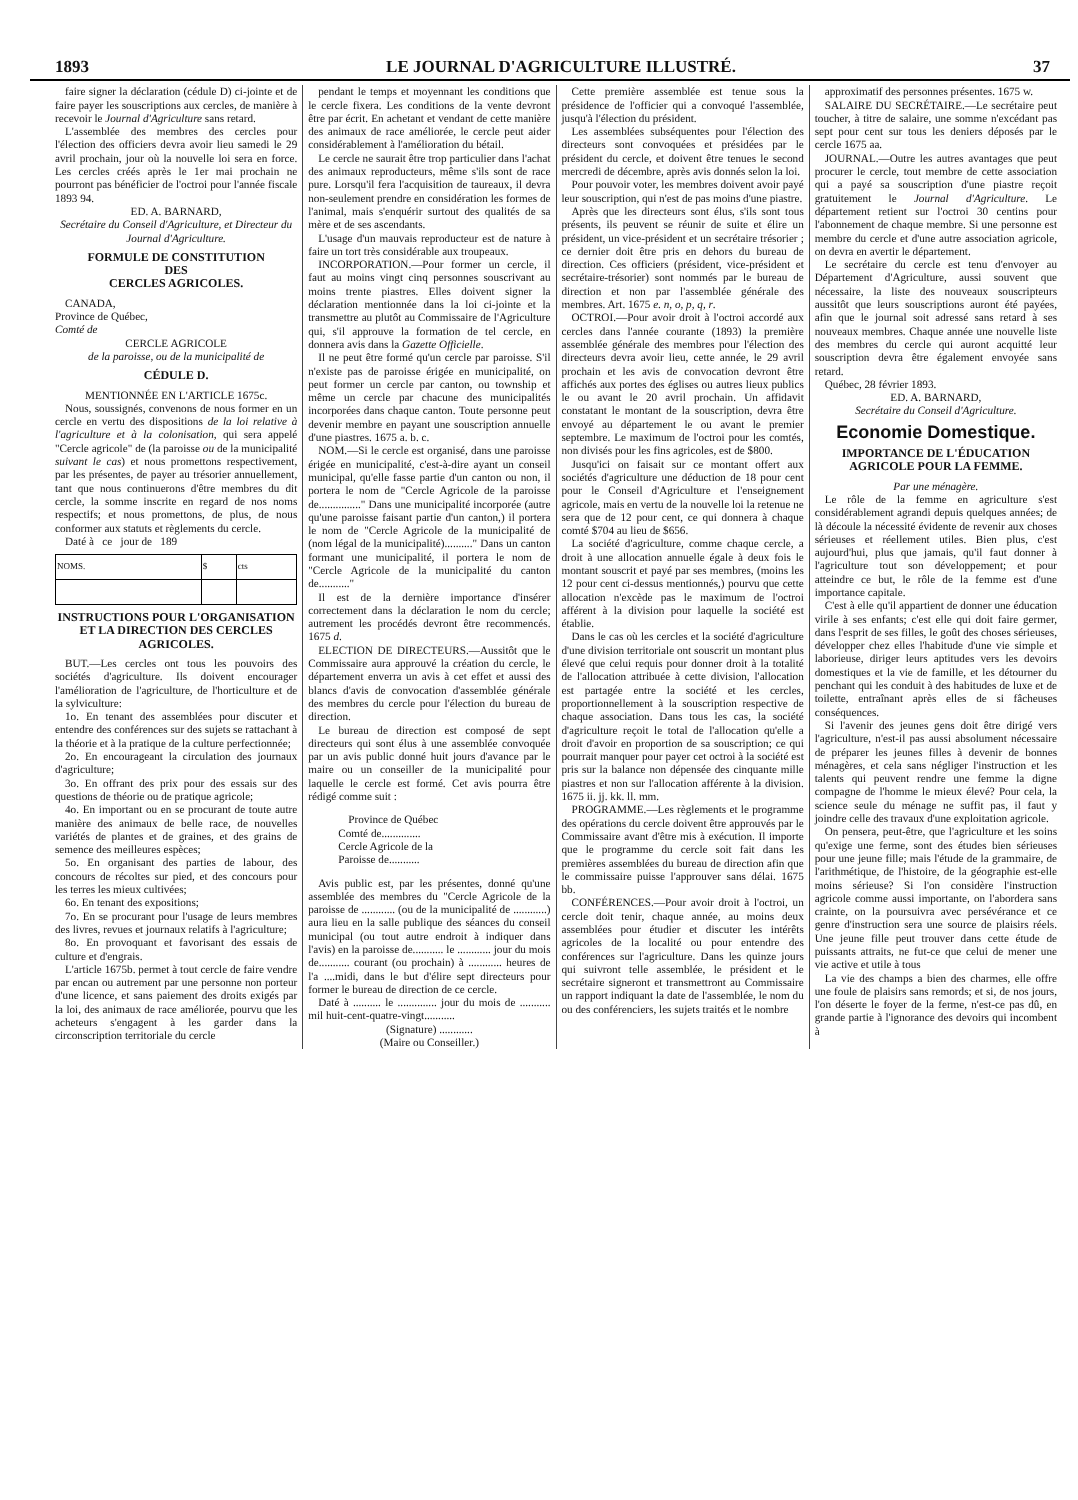1893 LE JOURNAL D'AGRICULTURE ILLUSTRÉ. 37
faire signer la déclaration (cédule D) ci-jointe et de faire payer les souscriptions aux cercles, de manière à recevoir le Journal d'Agriculture sans retard.
L'assemblée des membres des cercles pour l'élection des officiers devra avoir lieu samedi le 29 avril prochain, jour où la nouvelle loi sera en force. Les cercles créés après le 1er mai prochain ne pourront pas bénéficier de l'octroi pour l'année fiscale 1893 94.
ED. A. BARNARD,
Secrétaire du Conseil d'Agriculture, et Directeur du Journal d'Agriculture.
FORMULE DE CONSTITUTION
DES
CERCLES AGRICOLES.
CANADA,
Province de Québec,
Comté de
CERCLE AGRICOLE
de la paroisse, ou de la municipalité de
CÉDULE D.
MENTIONNÉE EN L'ARTICLE 1675c.
Nous, soussignés, convenons de nous former en un cercle en vertu des dispositions de la loi relative à l'agriculture et à la colonisation, qui sera appelé "Cercle agricole" de (la paroisse ou de la municipalité suivant le cas) et nous promettons respectivement, par les présentes, de payer au trésorier annuellement, tant que nous continuerons d'être membres du dit cercle, la somme inscrite en regard de nos noms respectifs; et nous promettons, de plus, de nous conformer aux statuts et règlements du cercle.
Daté à ce jour de 189
| NOMS. | $ | cts |
| --- | --- | --- |
INSTRUCTIONS POUR L'ORGANISATION ET LA DIRECTION DES CERCLES AGRICOLES.
BUT.—Les cercles ont tous les pouvoirs des sociétés d'agriculture. Ils doivent encourager l'amélioration de l'agriculture, de l'horticulture et de la sylviculture:
1o. En tenant des assemblées pour discuter et entendre des conférences sur des sujets se rattachant à la théorie et à la pratique de la culture perfectionnée;
2o. En encourageant la circulation des journaux d'agriculture;
3o. En offrant des prix pour des essais sur des questions de théorie ou de pratique agricole;
4o. En important ou en se procurant de toute autre manière des animaux de belle race, de nouvelles variétés de plantes et de graines, et des grains de semence des meilleures espèces;
5o. En organisant des parties de labour, des concours de récoltes sur pied, et des concours pour les terres les mieux cultivées;
6o. En tenant des expositions;
7o. En se procurant pour l'usage de leurs membres des livres, revues et journaux relatifs à l'agriculture;
8o. En provoquant et favorisant des essais de culture et d'engrais.
L'article 1675b. permet à tout cercle de faire vendre par encan ou autrement par une personne non porteur d'une licence, et sans paiement des droits exigés par la loi, des animaux de race améliorée, pourvu que les acheteurs s'engagent à les garder dans la circonscription territoriale du cercle
pendant le temps et moyennant les conditions que le cercle fixera. Les conditions de la vente devront être par écrit. En achetant et vendant de cette manière des animaux de race améliorée, le cercle peut aider considérablement à l'amélioration du bétail.
Le cercle ne saurait être trop particulier dans l'achat des animaux reproducteurs, même s'ils sont de race pure. Lorsqu'il fera l'acquisition de taureaux, il devra non-seulement prendre en considération les formes de l'animal, mais s'enquérir surtout des qualités de sa mère et de ses ascendants.
L'usage d'un mauvais reproducteur est de nature à faire un tort très considérable aux troupeaux.
INCORPORATION.—Pour former un cercle, il faut au moins vingt cinq personnes souscrivant au moins trente piastres. Elles doivent signer la déclaration mentionnée dans la loi ci-jointe et la transmettre au plutôt au Commissaire de l'Agriculture qui, s'il approuve la formation de tel cercle, en donnera avis dans la Gazette Officielle.
Il ne peut être formé qu'un cercle par paroisse. S'il n'existe pas de paroisse érigée en municipalité, on peut former un cercle par canton, ou township et même un cercle par chacune des municipalités incorporées dans chaque canton. Toute personne peut devenir membre en payant une souscription annuelle d'une piastres. 1675 a. b. c.
NOM.—Si le cercle est organisé, dans une paroisse érigée en municipalité, c'est-à-dire ayant un conseil municipal, qu'elle fasse partie d'un canton ou non, il portera le nom de "Cercle Agricole de la paroisse de..............." Dans une municipalité incorporée (autre qu'une paroisse faisant partie d'un canton,) il portera le nom de "Cercle Agricole de la municipalité de (nom légal de la municipalité).........." Dans un canton formant une municipalité, il portera le nom de "Cercle Agricole de la municipalité du canton de..........."
Il est de la dernière importance d'insérer correctement dans la déclaration le nom du cercle; autrement les procédés devront être recommencés. 1675 d.
ELECTION DE DIRECTEURS.—Aussitôt que le Commissaire aura approuvé la création du cercle, le département enverra un avis à cet effet et aussi des blancs d'avis de convocation d'assemblée générale des membres du cercle pour l'élection du bureau de direction.
Le bureau de direction est composé de sept directeurs qui sont élus à une assemblée convoquée par un avis public donné huit jours d'avance par le maire ou un conseiller de la municipalité pour laquelle le cercle est formé. Cet avis pourra être rédigé comme suit :
Province de Québec
Comté de..............
Cercle Agricole de la
Paroisse de...........
Avis public est, par les présentes, donné qu'une assemblée des membres du "Cercle Agricole de la paroisse de ............ (ou de la municipalité de ............) aura lieu en la salle publique des séances du conseil municipal (ou tout autre endroit à indiquer dans l'avis) en la paroisse de........... le ............ jour du mois de........... courant (ou prochain) à ............ heures de l'a ....midi, dans le but d'élire sept directeurs pour former le bureau de direction de ce cercle.
Daté à .......... le .............. jour du mois de ........... mil huit-cent-quatre-vingt...........
(Signature) ............
(Maire ou Conseiller.)
Cette première assemblée est tenue sous la présidence de l'officier qui a convoqué l'assemblée, jusqu'à l'élection du président.
Les assemblées subséquentes pour l'élection des directeurs sont convoquées et présidées par le président du cercle, et doivent être tenues le second mercredi de décembre, après avis donnés selon la loi.
Pour pouvoir voter, les membres doivent avoir payé leur souscription, qui n'est de pas moins d'une piastre.
Après que les directeurs sont élus, s'ils sont tous présents, ils peuvent se réunir de suite et élire un président, un vice-président et un secrétaire trésorier ; ce dernier doit être pris en dehors du bureau de direction. Ces officiers (président, vice-président et secrétaire-trésorier) sont nommés par le bureau de direction et non par l'assemblée générale des membres. Art. 1675 e. n, o, p, q, r.
OCTROI.—Pour avoir droit à l'octroi accordé aux cercles dans l'année courante (1893) la première assemblée générale des membres pour l'élection des directeurs devra avoir lieu, cette année, le 29 avril prochain et les avis de convocation devront être affichés aux portes des églises ou autres lieux publics le ou avant le 20 avril prochain. Un affidavit constatant le montant de la souscription, devra être envoyé au département le ou avant le premier septembre. Le maximum de l'octroi pour les comtés, non divisés pour les fins agricoles, est de $800.
Jusqu'ici on faisait sur ce montant offert aux sociétés d'agriculture une déduction de 18 pour cent pour le Conseil d'Agriculture et l'enseignement agricole, mais en vertu de la nouvelle loi la retenue ne sera que de 12 pour cent, ce qui donnera à chaque comté $704 au lieu de $656.
La société d'agriculture, comme chaque cercle, a droit à une allocation annuelle égale à deux fois le montant souscrit et payé par ses membres, (moins les 12 pour cent ci-dessus mentionnés,) pourvu que cette allocation n'excède pas le maximum de l'octroi afférent à la division pour laquelle la société est établie.
Dans le cas où les cercles et la société d'agriculture d'une division territoriale ont souscrit un montant plus élevé que celui requis pour donner droit à la totalité de l'allocation attribuée à cette division, l'allocation est partagée entre la société et les cercles, proportionnellement à la souscription respective de chaque association. Dans tous les cas, la société d'agriculture reçoit le total de l'allocation qu'elle a droit d'avoir en proportion de sa souscription; ce qui pourrait manquer pour payer cet octroi à la société est pris sur la balance non dépensée des cinquante mille piastres et non sur l'allocation afférente à la division. 1675 ii. jj. kk. ll. mm.
PROGRAMME.—Les règlements et le programme des opérations du cercle doivent être approuvés par le Commissaire avant d'être mis à exécution. Il importe que le programme du cercle soit fait dans les premières assemblées du bureau de direction afin que le commissaire puisse l'approuver sans délai. 1675 bb.
CONFÉRENCES.—Pour avoir droit à l'octroi, un cercle doit tenir, chaque année, au moins deux assemblées pour étudier et discuter les intérêts agricoles de la localité ou pour entendre des conférences sur l'agriculture. Dans les quinze jours qui suivront telle assemblée, le président et le secrétaire signeront et transmettront au Commissaire un rapport indiquant la date de l'assemblée, le nom du ou des conférenciers, les sujets traités et le nombre
approximatif des personnes présentes. 1675 w.
SALAIRE DU SECRÉTAIRE.—Le secrétaire peut toucher, à titre de salaire, une somme n'excédant pas sept pour cent sur tous les deniers déposés par le cercle 1675 aa.
JOURNAL.—Outre les autres avantages que peut procurer le cercle, tout membre de cette association qui a payé sa souscription d'une piastre reçoit gratuitement le Journal d'Agriculture. Le département retient sur l'octroi 30 centins pour l'abonnement de chaque membre. Si une personne est membre du cercle et d'une autre association agricole, on devra en avertir le département.
Le secrétaire du cercle est tenu d'envoyer au Département d'Agriculture, aussi souvent que nécessaire, la liste des nouveaux souscripteurs aussitôt que leurs souscriptions auront été payées, afin que le journal soit adressé sans retard à ses nouveaux membres. Chaque année une nouvelle liste des membres du cercle qui auront acquitté leur souscription devra être également envoyée sans retard.
Québec, 28 février 1893.
ED. A. BARNARD,
Secrétaire du Conseil d'Agriculture.
Economie Domestique.
IMPORTANCE DE L'ÉDUCATION AGRICOLE POUR LA FEMME.
Par une ménagère.
Le rôle de la femme en agriculture s'est considérablement agrandi depuis quelques années; de là découle la nécessité évidente de revenir aux choses sérieuses et réellement utiles. Bien plus, c'est aujourd'hui, plus que jamais, qu'il faut donner à l'agriculture tout son développement; et pour atteindre ce but, le rôle de la femme est d'une importance capitale.
C'est à elle qu'il appartient de donner une éducation virile à ses enfants; c'est elle qui doit faire germer, dans l'esprit de ses filles, le goût des choses sérieuses, développer chez elles l'habitude d'une vie simple et laborieuse, diriger leurs aptitudes vers les devoirs domestiques et la vie de famille, et les détourner du penchant qui les conduit à des habitudes de luxe et de toilette, entraînant après elles de si fâcheuses conséquences.
Si l'avenir des jeunes gens doit être dirigé vers l'agriculture, n'est-il pas aussi absolument nécessaire de préparer les jeunes filles à devenir de bonnes ménagères, et cela sans négliger l'instruction et les talents qui peuvent rendre une femme la digne compagne de l'homme le mieux élevé? Pour cela, la science seule du ménage ne suffit pas, il faut y joindre celle des travaux d'une exploitation agricole.
On pensera, peut-être, que l'agriculture et les soins qu'exige une ferme, sont des études bien sérieuses pour une jeune fille; mais l'étude de la grammaire, de l'arithmétique, de l'histoire, de la géographie est-elle moins sérieuse? Si l'on considère l'instruction agricole comme aussi importante, on l'abordera sans crainte, on la poursuivra avec persévérance et ce genre d'instruction sera une source de plaisirs réels. Une jeune fille peut trouver dans cette étude de puissants attraits, ne fut-ce que celui de mener une vie active et utile à tous
La vie des champs a bien des charmes, elle offre une foule de plaisirs sans remords; et si, de nos jours, l'on déserte le foyer de la ferme, n'est-ce pas dû, en grande partie à l'ignorance des devoirs qui incombent à